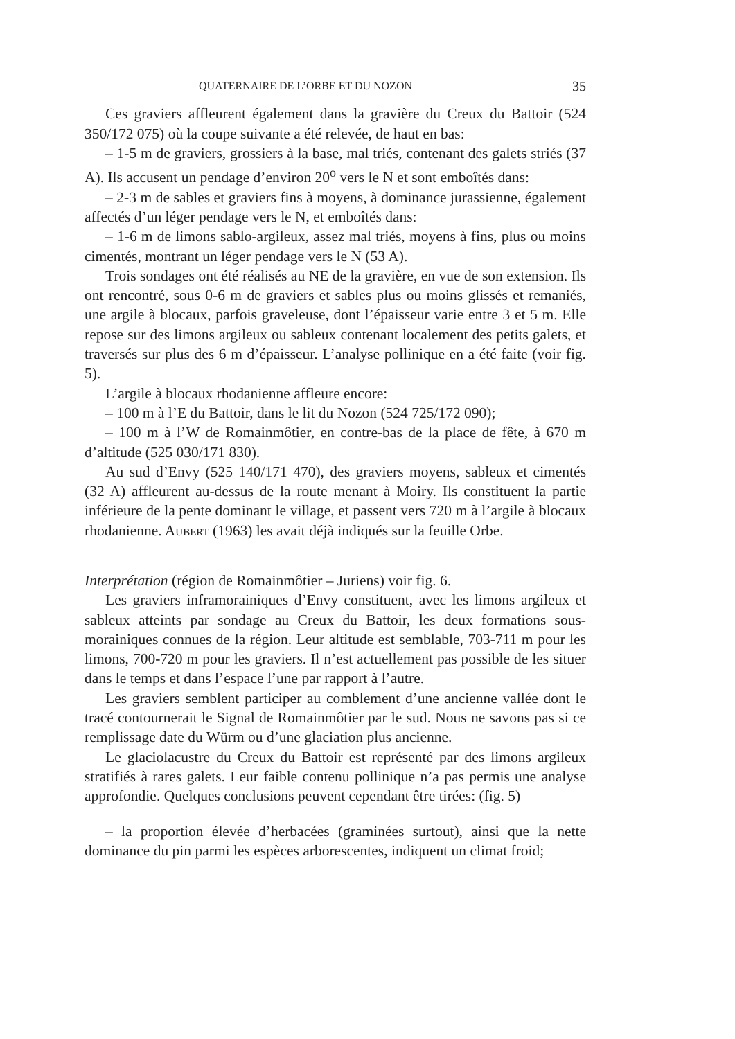QUATERNAIRE DE L’ORBE ET DU NOZON 35
Ces graviers affleurent également dans la gravière du Creux du Battoir (524 350/172 075) où la coupe suivante a été relevée, de haut en bas:
– 1-5 m de graviers, grossiers à la base, mal triés, contenant des galets striés (37 A). Ils accusent un pendage d’environ 20<sup>o</sup> vers le N et sont emboîtés dans:
– 2-3 m de sables et graviers fins à moyens, à dominance jurassienne, également affectés d’un léger pendage vers le N, et emboîtés dans:
– 1-6 m de limons sablo-argileux, assez mal triés, moyens à fins, plus ou moins cimentés, montrant un léger pendage vers le N (53 A).
Trois sondages ont été réalisés au NE de la gravière, en vue de son extension. Ils ont rencontré, sous 0-6 m de graviers et sables plus ou moins glissés et remaniés, une argile à blocaux, parfois graveleuse, dont l’épaisseur varie entre 3 et 5 m. Elle repose sur des limons argileux ou sableux contenant localement des petits galets, et traversés sur plus des 6 m d’épaisseur. L’analyse pollinique en a été faite (voir fig. 5).
L’argile à blocaux rhodanienne affleure encore:
– 100 m à l’E du Battoir, dans le lit du Nozon (524 725/172 090);
– 100 m à l’W de Romainmôtier, en contre-bas de la place de fête, à 670 m d’altitude (525 030/171 830).
Au sud d’Envy (525 140/171 470), des graviers moyens, sableux et cimentés (32 A) affleurent au-dessus de la route menant à Moiry. Ils constituent la partie inférieure de la pente dominant le village, et passent vers 720 m à l’argile à blocaux rhodanienne. AUBERT (1963) les avait déjà indiqués sur la feuille Orbe.
Interprétation (région de Romainmôtier – Juriens) voir fig. 6.
Les graviers inframorainiques d’Envy constituent, avec les limons argileux et sableux atteints par sondage au Creux du Battoir, les deux formations sous-morainiques connues de la région. Leur altitude est semblable, 703-711 m pour les limons, 700-720 m pour les graviers. Il n’est actuellement pas possible de les situer dans le temps et dans l’espace l’une par rapport à l’autre.
Les graviers semblent participer au comblement d’une ancienne vallée dont le tracé contournerait le Signal de Romainmôtier par le sud. Nous ne savons pas si ce remplissage date du Würm ou d’une glaciation plus ancienne.
Le glaciolacustre du Creux du Battoir est représenté par des limons argileux stratifiés à rares galets. Leur faible contenu pollinique n’a pas permis une analyse approfondie. Quelques conclusions peuvent cependant être tirées: (fig. 5)
– la proportion élevée d’herbacées (graminées surtout), ainsi que la nette dominance du pin parmi les espèces arborescentes, indiquent un climat froid;